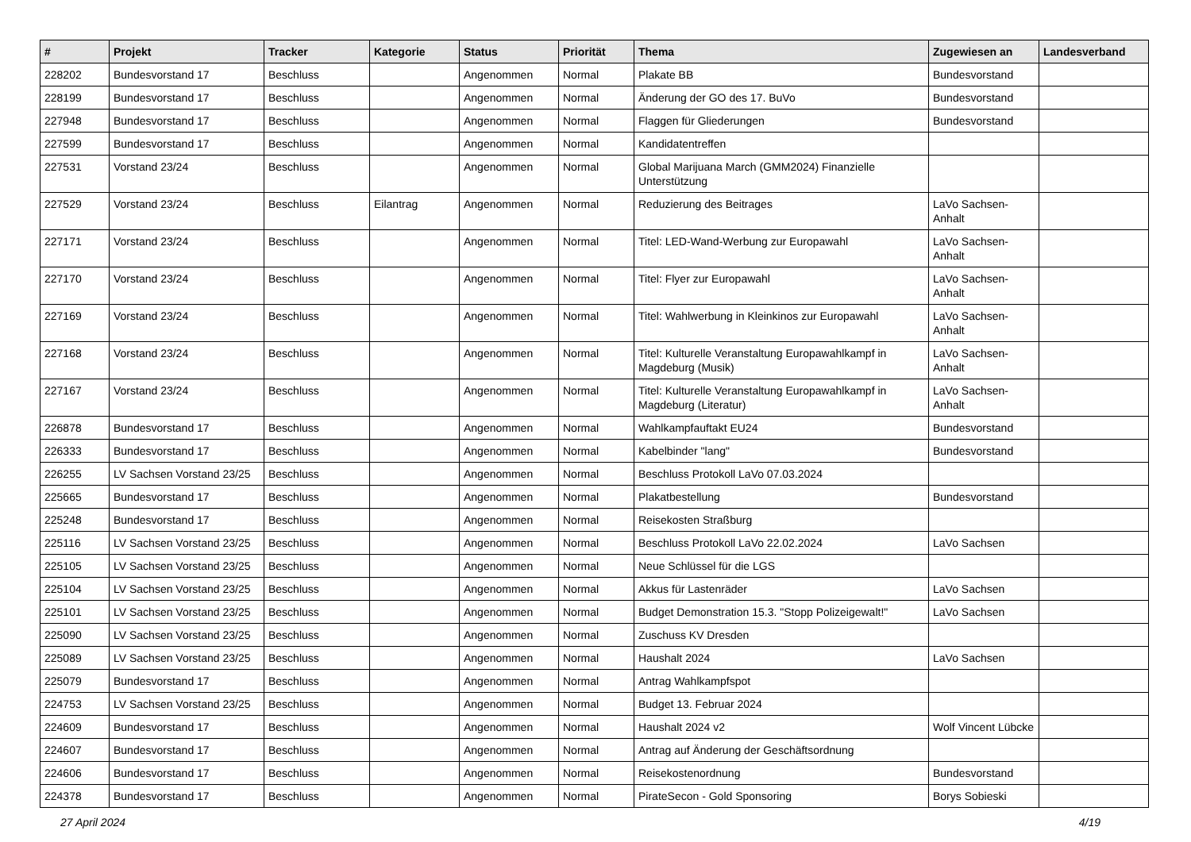| # | Projekt | Tracker | Kategorie | Status | Priorität | Thema | Zugewiesen an | Landesverband |
| --- | --- | --- | --- | --- | --- | --- | --- | --- |
| 228202 | Bundesvorstand 17 | Beschluss | | Angenommen | Normal | Plakate BB | Bundesvorstand | |
| 228199 | Bundesvorstand 17 | Beschluss | | Angenommen | Normal | Änderung der GO des 17. BuVo | Bundesvorstand | |
| 227948 | Bundesvorstand 17 | Beschluss | | Angenommen | Normal | Flaggen für Gliederungen | Bundesvorstand | |
| 227599 | Bundesvorstand 17 | Beschluss | | Angenommen | Normal | Kandidatentreffen | | |
| 227531 | Vorstand 23/24 | Beschluss | | Angenommen | Normal | Global Marijuana March (GMM2024) Finanzielle Unterstützung | | |
| 227529 | Vorstand 23/24 | Beschluss | Eilantrag | Angenommen | Normal | Reduzierung des Beitrages | LaVo Sachsen-Anhalt | |
| 227171 | Vorstand 23/24 | Beschluss | | Angenommen | Normal | Titel: LED-Wand-Werbung zur Europawahl | LaVo Sachsen-Anhalt | |
| 227170 | Vorstand 23/24 | Beschluss | | Angenommen | Normal | Titel: Flyer zur Europawahl | LaVo Sachsen-Anhalt | |
| 227169 | Vorstand 23/24 | Beschluss | | Angenommen | Normal | Titel: Wahlwerbung in Kleinkinos zur Europawahl | LaVo Sachsen-Anhalt | |
| 227168 | Vorstand 23/24 | Beschluss | | Angenommen | Normal | Titel: Kulturelle Veranstaltung Europawahlkampf in Magdeburg (Musik) | LaVo Sachsen-Anhalt | |
| 227167 | Vorstand 23/24 | Beschluss | | Angenommen | Normal | Titel: Kulturelle Veranstaltung Europawahlkampf in Magdeburg (Literatur) | LaVo Sachsen-Anhalt | |
| 226878 | Bundesvorstand 17 | Beschluss | | Angenommen | Normal | Wahlkampfauftakt EU24 | Bundesvorstand | |
| 226333 | Bundesvorstand 17 | Beschluss | | Angenommen | Normal | Kabelbinder "lang" | Bundesvorstand | |
| 226255 | LV Sachsen Vorstand 23/25 | Beschluss | | Angenommen | Normal | Beschluss Protokoll LaVo 07.03.2024 | | |
| 225665 | Bundesvorstand 17 | Beschluss | | Angenommen | Normal | Plakatbestellung | Bundesvorstand | |
| 225248 | Bundesvorstand 17 | Beschluss | | Angenommen | Normal | Reisekosten Straßburg | | |
| 225116 | LV Sachsen Vorstand 23/25 | Beschluss | | Angenommen | Normal | Beschluss Protokoll LaVo 22.02.2024 | LaVo Sachsen | |
| 225105 | LV Sachsen Vorstand 23/25 | Beschluss | | Angenommen | Normal | Neue Schlüssel für die LGS | | |
| 225104 | LV Sachsen Vorstand 23/25 | Beschluss | | Angenommen | Normal | Akkus für Lastenräder | LaVo Sachsen | |
| 225101 | LV Sachsen Vorstand 23/25 | Beschluss | | Angenommen | Normal | Budget Demonstration 15.3. "Stopp Polizeigewalt!" | LaVo Sachsen | |
| 225090 | LV Sachsen Vorstand 23/25 | Beschluss | | Angenommen | Normal | Zuschuss KV Dresden | | |
| 225089 | LV Sachsen Vorstand 23/25 | Beschluss | | Angenommen | Normal | Haushalt 2024 | LaVo Sachsen | |
| 225079 | Bundesvorstand 17 | Beschluss | | Angenommen | Normal | Antrag Wahlkampfspot | | |
| 224753 | LV Sachsen Vorstand 23/25 | Beschluss | | Angenommen | Normal | Budget 13. Februar 2024 | | |
| 224609 | Bundesvorstand 17 | Beschluss | | Angenommen | Normal | Haushalt 2024 v2 | Wolf Vincent Lübcke | |
| 224607 | Bundesvorstand 17 | Beschluss | | Angenommen | Normal | Antrag auf Änderung der Geschäftsordnung | | |
| 224606 | Bundesvorstand 17 | Beschluss | | Angenommen | Normal | Reisekostenordnung | Bundesvorstand | |
| 224378 | Bundesvorstand 17 | Beschluss | | Angenommen | Normal | PirateSecon - Gold Sponsoring | Borys Sobieski | |
27 April 2024 4/19